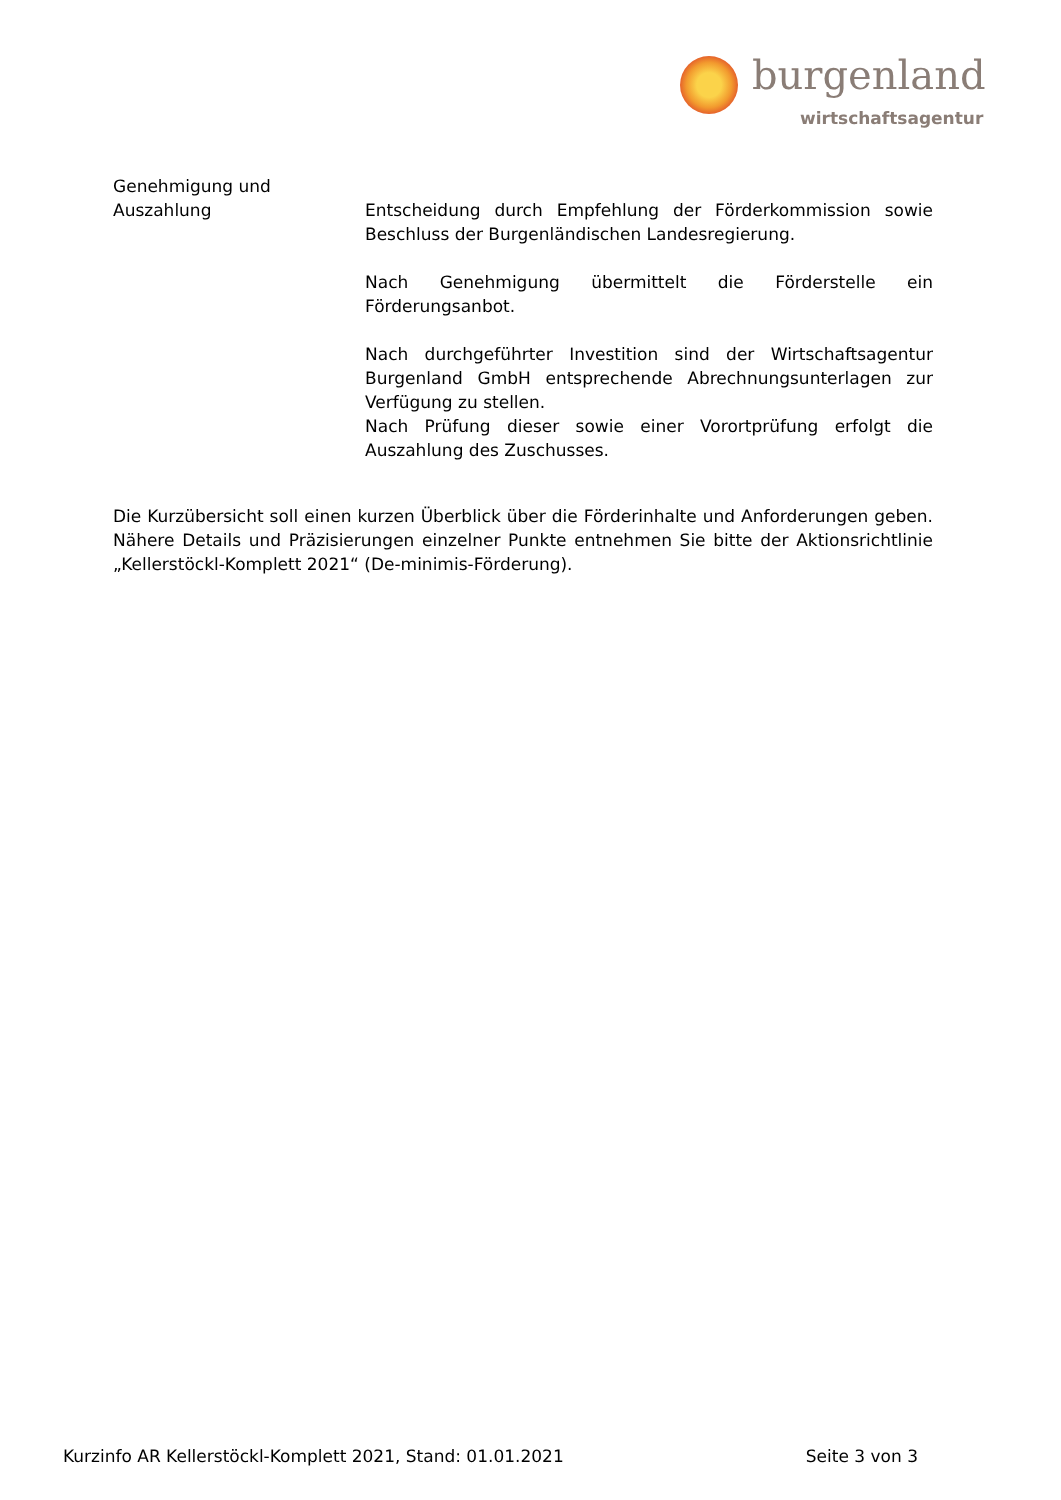burgenland
wirtschaftsagentur
Genehmigung und
Auszahlung
Entscheidung durch Empfehlung der Förderkommission sowie Beschluss der Burgenländischen Landesregierung.
Nach Genehmigung übermittelt die Förderstelle ein Förderungsanbot.
Nach durchgeführter Investition sind der Wirtschaftsagentur Burgenland GmbH entsprechende Abrechnungsunterlagen zur Verfügung zu stellen.
Nach Prüfung dieser sowie einer Vorortprüfung erfolgt die Auszahlung des Zuschusses.
Die Kurzübersicht soll einen kurzen Überblick über die Förderinhalte und Anforderungen geben. Nähere Details und Präzisierungen einzelner Punkte entnehmen Sie bitte der Aktionsrichtlinie „Kellerstöckl-Komplett 2021“ (De-minimis-Förderung).
Kurzinfo AR Kellerstöckl-Komplett 2021, Stand: 01.01.2021 Seite 3 von 3